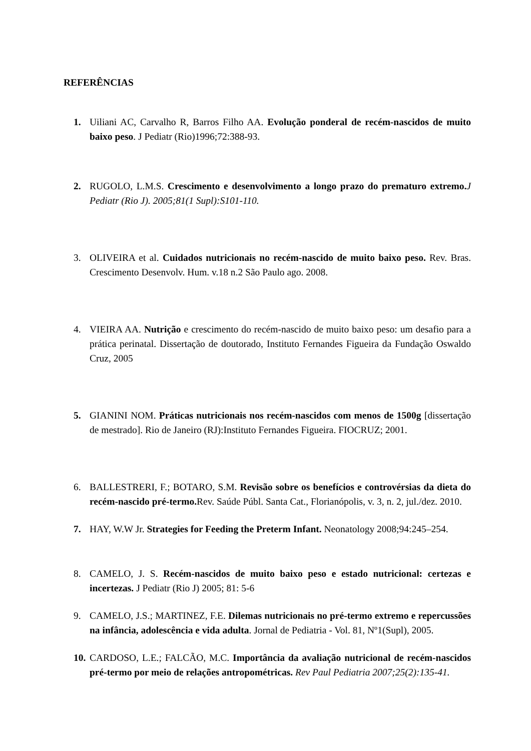REFERÊNCIAS
1. Uiliani AC, Carvalho R, Barros Filho AA. Evolução ponderal de recém-nascidos de muito baixo peso. J Pediatr (Rio)1996;72:388-93.
2. RUGOLO, L.M.S. Crescimento e desenvolvimento a longo prazo do prematuro extremo. J Pediatr (Rio J). 2005;81(1 Supl):S101-110.
3. OLIVEIRA et al. Cuidados nutricionais no recém-nascido de muito baixo peso. Rev. Bras. Crescimento Desenvolv. Hum. v.18 n.2 São Paulo ago. 2008.
4. VIEIRA AA. Nutrição e crescimento do recém-nascido de muito baixo peso: um desafio para a prática perinatal. Dissertação de doutorado, Instituto Fernandes Figueira da Fundação Oswaldo Cruz, 2005
5. GIANINI NOM. Práticas nutricionais nos recém-nascidos com menos de 1500g [dissertação de mestrado]. Rio de Janeiro (RJ):Instituto Fernandes Figueira. FIOCRUZ; 2001.
6. BALLESTRERI, F.; BOTARO, S.M. Revisão sobre os benefícios e controvérsias da dieta do recém-nascido pré-termo. Rev. Saúde Públ. Santa Cat., Florianópolis, v. 3, n. 2, jul./dez. 2010.
7. HAY, W.W Jr. Strategies for Feeding the Preterm Infant. Neonatology 2008;94:245–254.
8. CAMELO, J. S. Recém-nascidos de muito baixo peso e estado nutricional: certezas e incertezas. J Pediatr (Rio J) 2005; 81: 5-6
9. CAMELO, J.S.; MARTINEZ, F.E. Dilemas nutricionais no pré-termo extremo e repercussões na infância, adolescência e vida adulta. Jornal de Pediatria - Vol. 81, Nº1(Supl), 2005.
10. CARDOSO, L.E.; FALCÃO, M.C. Importância da avaliação nutricional de recém-nascidos pré-termo por meio de relações antropométricas. Rev Paul Pediatria 2007;25(2):135-41.